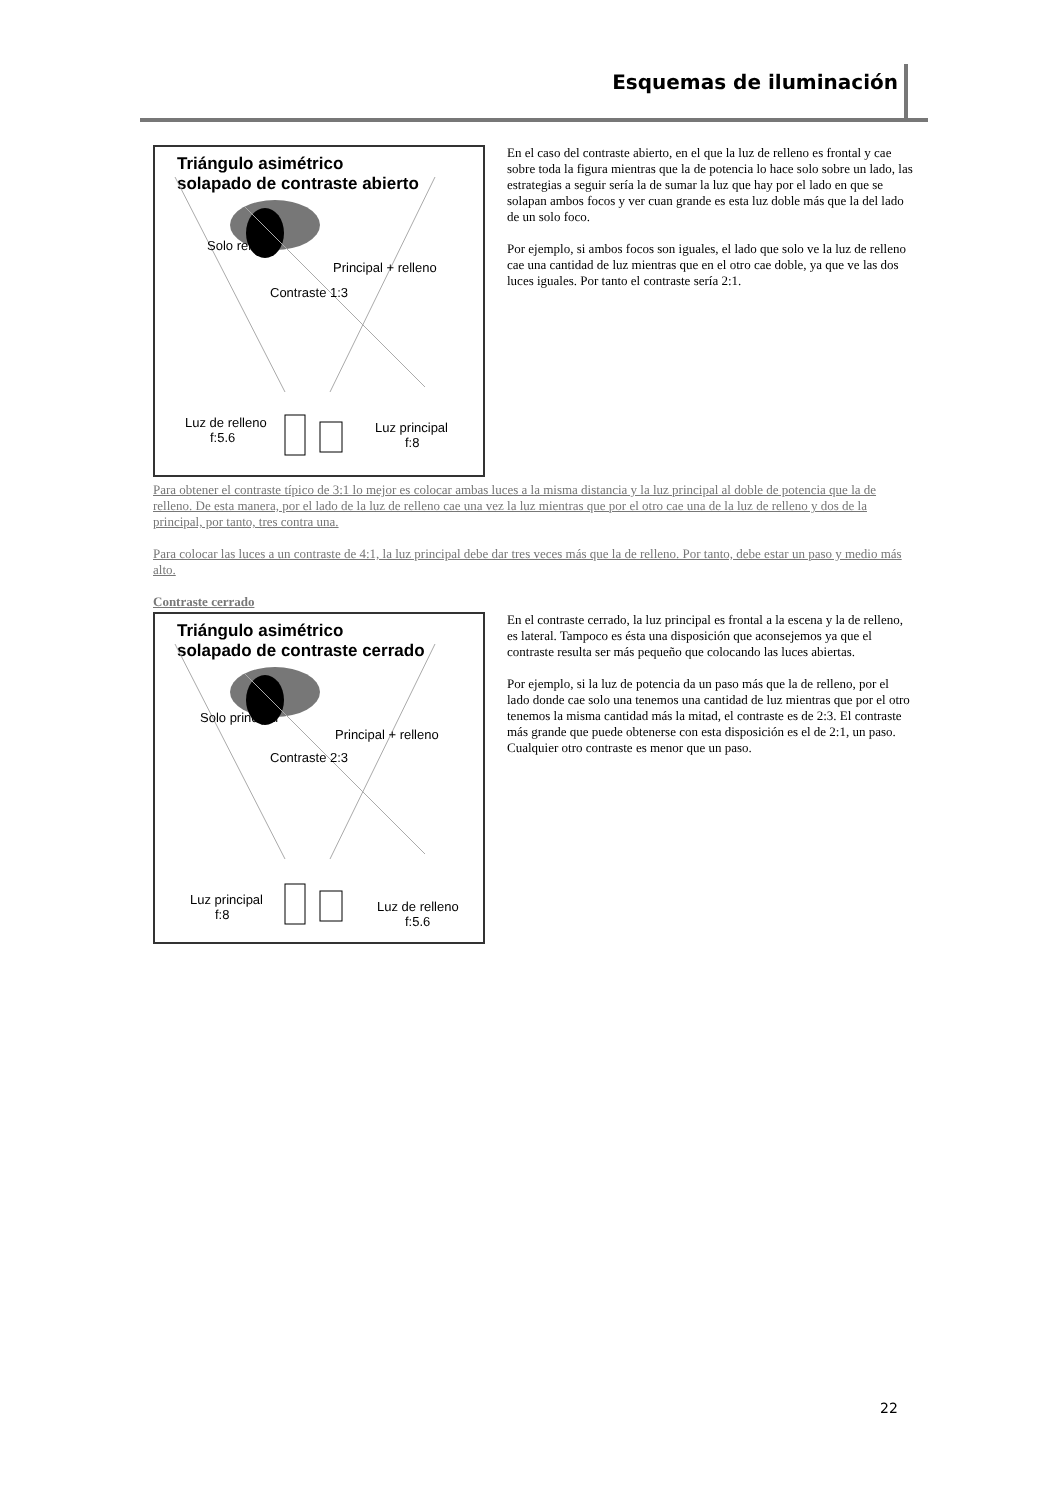Esquemas de iluminación
Triángulo asimétrico
solapado de contraste abierto
Solo relleno
Principal + relleno
Contraste 1:3
Luz de relleno
f:5.6
Luz principal
f:8
En el caso del contraste abierto, en el que la luz de relleno es frontal y cae sobre toda la figura mientras que la de potencia lo hace solo sobre un lado, las estrategias a seguir sería la de sumar la luz que hay por el lado en que se solapan ambos focos y ver cuan grande es esta luz doble más que la del lado de un solo foco.
Por ejemplo, si ambos focos son iguales, el lado que solo ve la luz de relleno cae una cantidad de luz mientras que en el otro cae doble, ya que ve las dos luces iguales. Por tanto el contraste sería 2:1.
Para obtener el contraste típico de 3:1 lo mejor es colocar ambas luces a la misma distancia y la luz principal al doble de potencia que la de relleno. De esta manera, por el lado de la luz de relleno cae una vez la luz mientras que por el otro cae una de la luz de relleno y dos de la principal, por tanto, tres contra una.
Para colocar las luces a un contraste de 4:1, la luz principal debe dar tres veces más que la de relleno. Por tanto, debe estar un paso y medio más alto.
Contraste cerrado
Triángulo asimétrico
solapado de contraste cerrado
Solo principal
Principal + relleno
Contraste 2:3
Luz principal
f:8
Luz de relleno
f:5.6
En el contraste cerrado, la luz principal es frontal a la escena y la de relleno, es lateral. Tampoco es ésta una disposición que aconsejemos ya que el contraste resulta ser más pequeño que colocando las luces abiertas.
Por ejemplo, si la luz de potencia da un paso más que la de relleno, por el lado donde cae solo una tenemos una cantidad de luz mientras que por el otro tenemos la misma cantidad más la mitad, el contraste es de 2:3. El contraste más grande que puede obtenerse con esta disposición es el de 2:1, un paso. Cualquier otro contraste es menor que un paso.
22